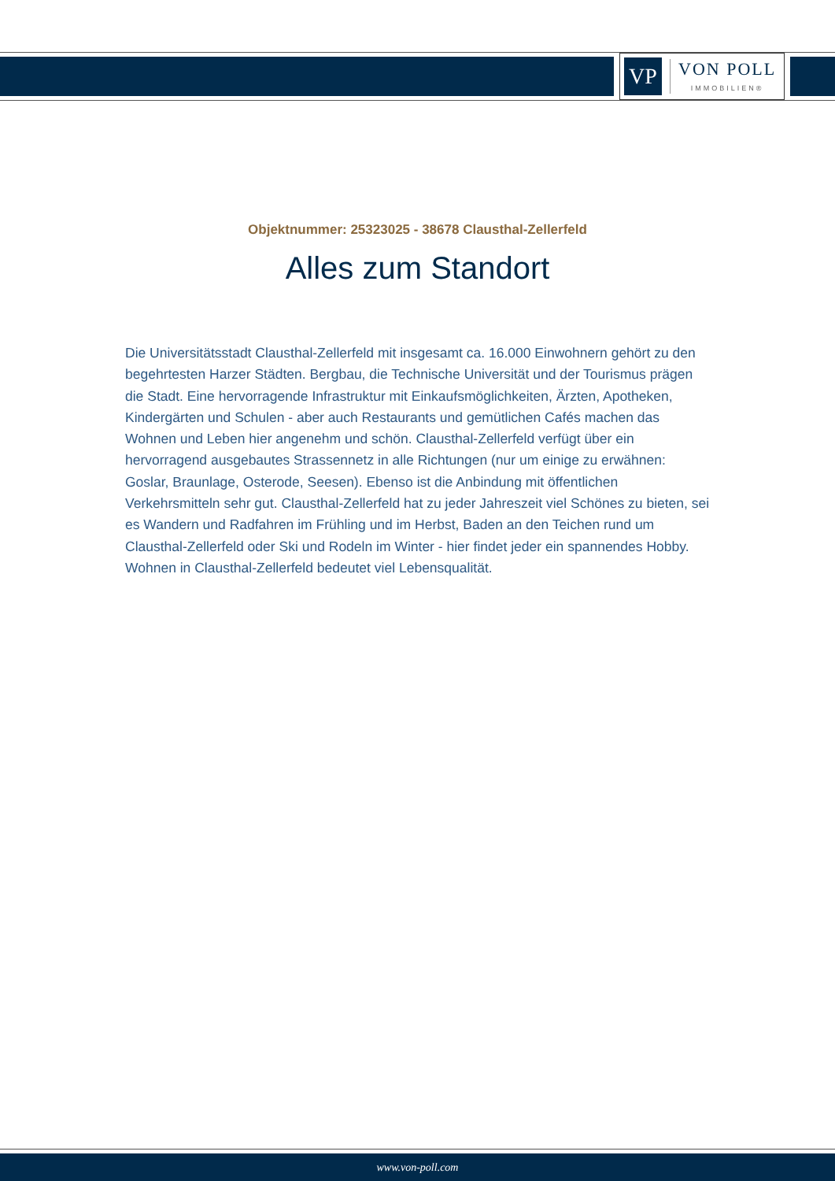VP
VON POLL
IMMOBILIEN®
Objektnummer: 25323025 - 38678 Clausthal-Zellerfeld
Alles zum Standort
Die Universitätsstadt Clausthal-Zellerfeld mit insgesamt ca. 16.000 Einwohnern gehört zu den begehrtesten Harzer Städten. Bergbau, die Technische Universität und der Tourismus prägen die Stadt. Eine hervorragende Infrastruktur mit Einkaufsmöglichkeiten, Ärzten, Apotheken, Kindergärten und Schulen - aber auch Restaurants und gemütlichen Cafés machen das Wohnen und Leben hier angenehm und schön. Clausthal-Zellerfeld verfügt über ein hervorragend ausgebautes Strassennetz in alle Richtungen (nur um einige zu erwähnen: Goslar, Braunlage, Osterode, Seesen). Ebenso ist die Anbindung mit öffentlichen Verkehrsmitteln sehr gut. Clausthal-Zellerfeld hat zu jeder Jahreszeit viel Schönes zu bieten, sei es Wandern und Radfahren im Frühling und im Herbst, Baden an den Teichen rund um Clausthal-Zellerfeld oder Ski und Rodeln im Winter - hier findet jeder ein spannendes Hobby. Wohnen in Clausthal-Zellerfeld bedeutet viel Lebensqualität.
www.von-poll.com